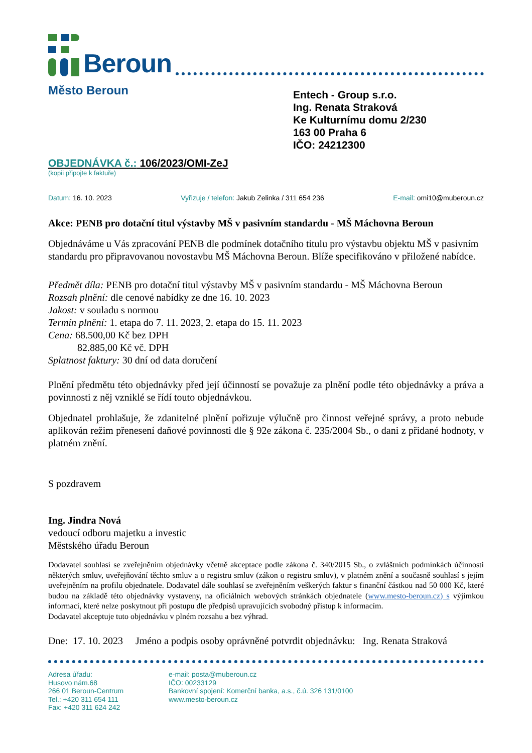Beroun
Město Beroun
Entech - Group s.r.o.
Ing. Renata Straková
Ke Kulturnímu domu 2/230
163 00 Praha 6
IČO: 24212300
OBJEDNÁVKA č.: 106/2023/OMI-ZeJ
(kopii připojte k faktuře)
Datum: 16. 10. 2023 Vyřizuje / telefon: Jakub Zelinka / 311 654 236 E-mail: omi10@muberoun.cz
Akce: PENB pro dotační titul výstavby MŠ v pasivním standardu - MŠ Máchovna Beroun
Objednáváme u Vás zpracování PENB dle podmínek dotačního titulu pro výstavbu objektu MŠ v pasivním standardu pro připravovanou novostavbu MŠ Máchovna Beroun. Blíže specifikováno v přiložené nabídce.
Předmět díla: PENB pro dotační titul výstavby MŠ v pasivním standardu - MŠ Máchovna Beroun
Rozsah plnění: dle cenové nabídky ze dne 16. 10. 2023
Jakost: v souladu s normou
Termín plnění: 1. etapa do 7. 11. 2023, 2. etapa do 15. 11. 2023
Cena: 68.500,00 Kč bez DPH
82.885,00 Kč vč. DPH
Splatnost faktury: 30 dní od data doručení
Plnění předmětu této objednávky před její účinností se považuje za plnění podle této objednávky a práva a povinnosti z něj vzniklé se řídí touto objednávkou.
Objednatel prohlašuje, že zdanitelné plnění pořizuje výlučně pro činnost veřejné správy, a proto nebude aplikován režim přenesení daňové povinnosti dle § 92e zákona č. 235/2004 Sb., o dani z přidané hodnoty, v platném znění.
S pozdravem
Ing. Jindra Nová
vedoucí odboru majetku a investic
Městského úřadu Beroun
Dodavatel souhlasí se zveřejněním objednávky včetně akceptace podle zákona č. 340/2015 Sb., o zvláštních podmínkách účinnosti některých smluv, uveřejňování těchto smluv a o registru smluv (zákon o registru smluv), v platném znění a současně souhlasí s jejím uveřejněním na profilu objednatele. Dodavatel dále souhlasí se zveřejněním veškerých faktur s finanční částkou nad 50 000 Kč, které budou na základě této objednávky vystaveny, na oficiálních webových stránkách objednatele (www.mesto-beroun.cz) s výjimkou informací, které nelze poskytnout při postupu dle předpisů upravujících svobodný přístup k informacím.
Dodavatel akceptuje tuto objednávku v plném rozsahu a bez výhrad.
Dne: 17. 10. 2023 Jméno a podpis osoby oprávněné potvrdit objednávku: Ing. Renata Straková
Adresa úřadu:
Husovo nám.68
266 01 Beroun-Centrum
Tel.: +420 311 654 111
Fax: +420 311 624 242
e-mail: posta@muberoun.cz
IČO: 00233129
Bankovní spojení: Komerční banka, a.s., č.ú. 326 131/0100
www.mesto-beroun.cz